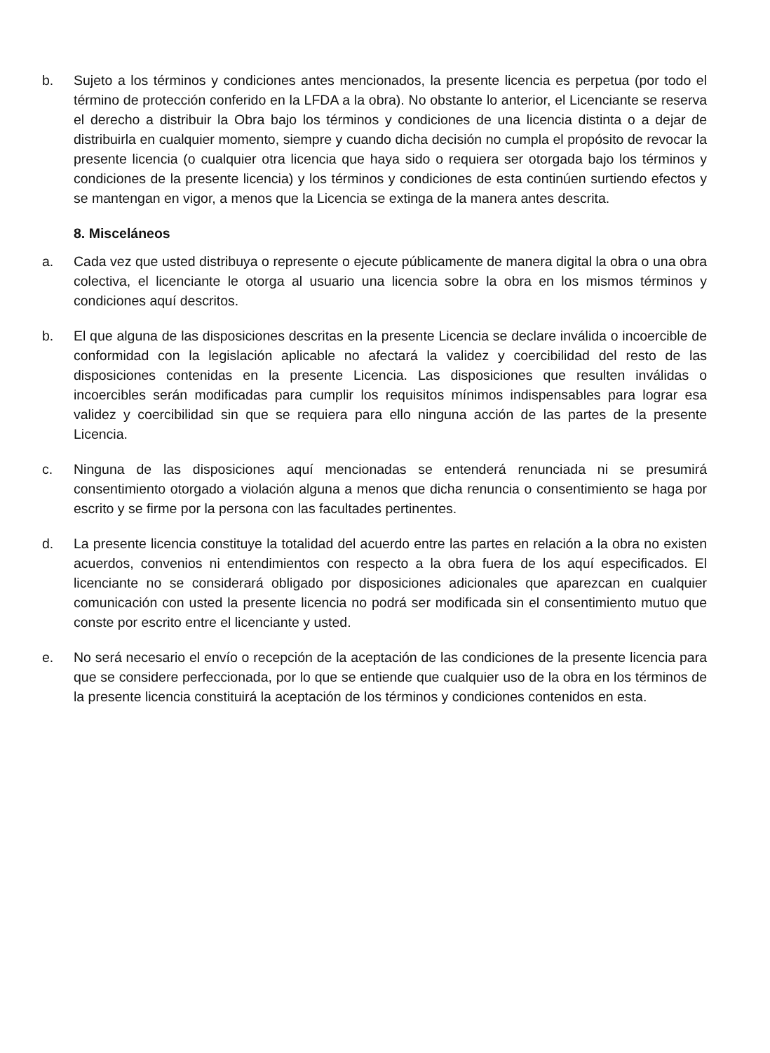b. Sujeto a los términos y condiciones antes mencionados, la presente licencia es perpetua (por todo el término de protección conferido en la LFDA a la obra). No obstante lo anterior, el Licenciante se reserva el derecho a distribuir la Obra bajo los términos y condiciones de una licencia distinta o a dejar de distribuirla en cualquier momento, siempre y cuando dicha decisión no cumpla el propósito de revocar la presente licencia (o cualquier otra licencia que haya sido o requiera ser otorgada bajo los términos y condiciones de la presente licencia) y los términos y condiciones de esta continúen surtiendo efectos y se mantengan en vigor, a menos que la Licencia se extinga de la manera antes descrita.
8. Misceláneos
a. Cada vez que usted distribuya o represente o ejecute públicamente de manera digital la obra o una obra colectiva, el licenciante le otorga al usuario una licencia sobre la obra en los mismos términos y condiciones aquí descritos.
b. El que alguna de las disposiciones descritas en la presente Licencia se declare inválida o incoercible de conformidad con la legislación aplicable no afectará la validez y coercibilidad del resto de las disposiciones contenidas en la presente Licencia. Las disposiciones que resulten inválidas o incoercibles serán modificadas para cumplir los requisitos mínimos indispensables para lograr esa validez y coercibilidad sin que se requiera para ello ninguna acción de las partes de la presente Licencia.
c. Ninguna de las disposiciones aquí mencionadas se entenderá renunciada ni se presumirá consentimiento otorgado a violación alguna a menos que dicha renuncia o consentimiento se haga por escrito y se firme por la persona con las facultades pertinentes.
d. La presente licencia constituye la totalidad del acuerdo entre las partes en relación a la obra no existen acuerdos, convenios ni entendimientos con respecto a la obra fuera de los aquí especificados. El licenciante no se considerará obligado por disposiciones adicionales que aparezcan en cualquier comunicación con usted la presente licencia no podrá ser modificada sin el consentimiento mutuo que conste por escrito entre el licenciante y usted.
e. No será necesario el envío o recepción de la aceptación de las condiciones de la presente licencia para que se considere perfeccionada, por lo que se entiende que cualquier uso de la obra en los términos de la presente licencia constituirá la aceptación de los términos y condiciones contenidos en esta.